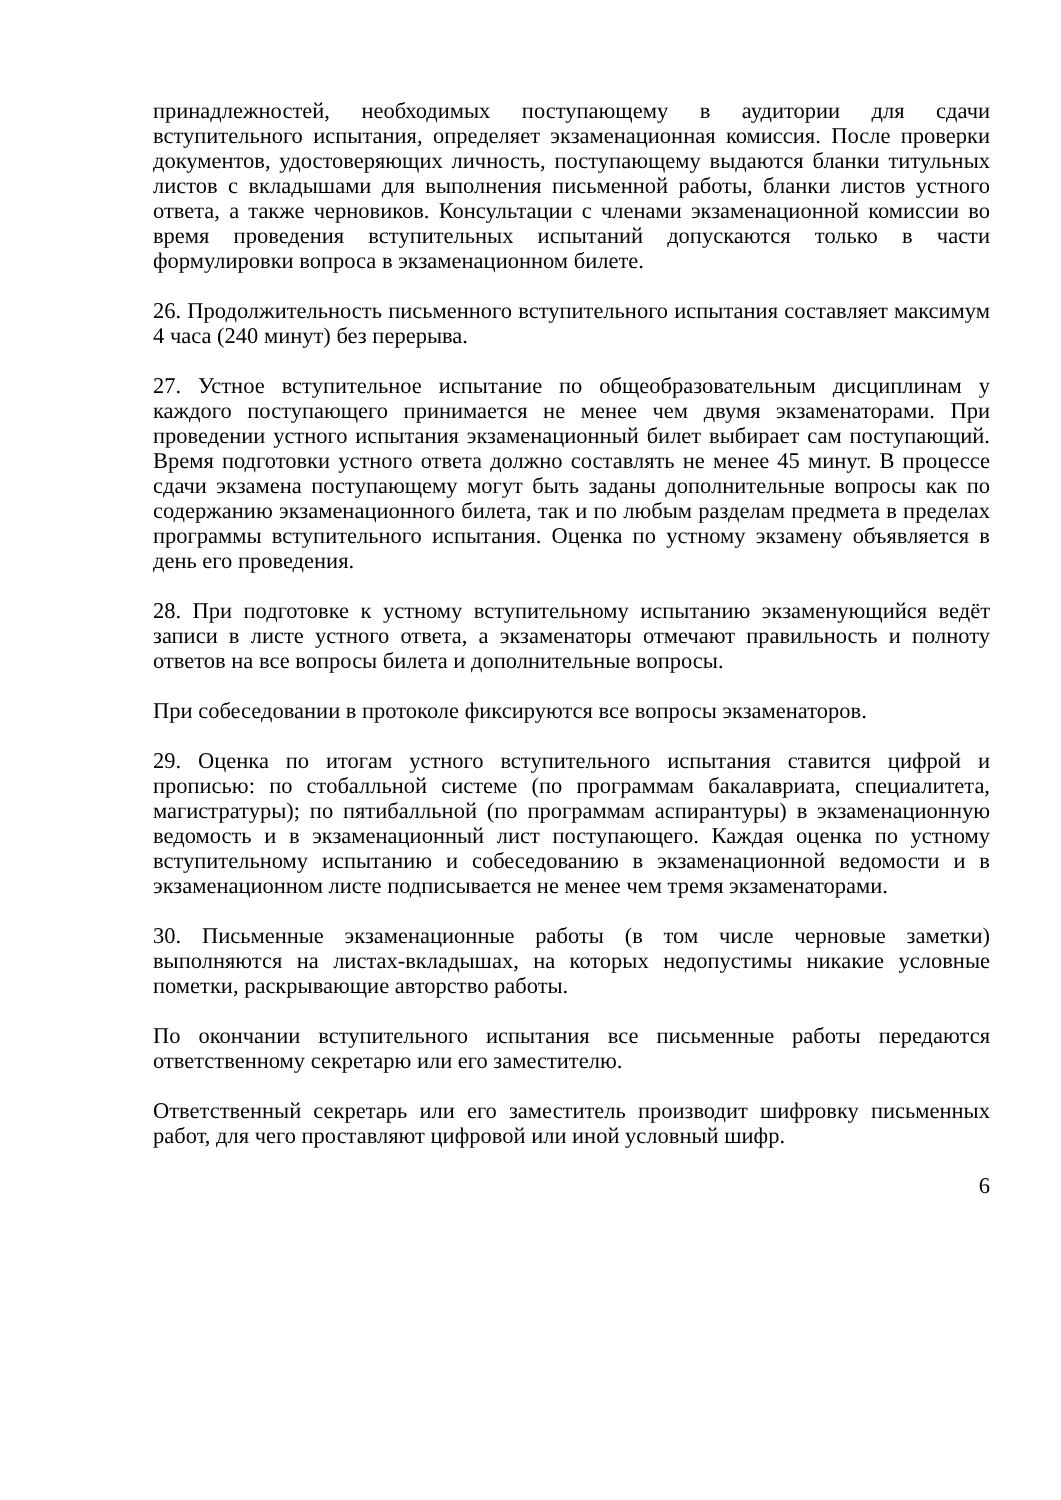принадлежностей, необходимых поступающему в аудитории для сдачи вступительного испытания, определяет экзаменационная комиссия. После проверки документов, удостоверяющих личность, поступающему выдаются бланки титульных листов с вкладышами для выполнения письменной работы, бланки листов устного ответа, а также черновиков. Консультации с членами экзаменационной комиссии во время проведения вступительных испытаний допускаются только в части формулировки вопроса в экзаменационном билете.
26. Продолжительность письменного вступительного испытания составляет максимум 4 часа (240 минут) без перерыва.
27. Устное вступительное испытание по общеобразовательным дисциплинам у каждого поступающего принимается не менее чем двумя экзаменаторами. При проведении устного испытания экзаменационный билет выбирает сам поступающий. Время подготовки устного ответа должно составлять не менее 45 минут. В процессе сдачи экзамена поступающему могут быть заданы дополнительные вопросы как по содержанию экзаменационного билета, так и по любым разделам предмета в пределах программы вступительного испытания. Оценка по устному экзамену объявляется в день его проведения.
28. При подготовке к устному вступительному испытанию экзаменующийся ведёт записи в листе устного ответа, а экзаменаторы отмечают правильность и полноту ответов на все вопросы билета и дополнительные вопросы.
При собеседовании в протоколе фиксируются все вопросы экзаменаторов.
29. Оценка по итогам устного вступительного испытания ставится цифрой и прописью: по стобалльной системе (по программам бакалавриата, специалитета, магистратуры); по пятибалльной (по программам аспирантуры) в экзаменационную ведомость и в экзаменационный лист поступающего. Каждая оценка по устному вступительному испытанию и собеседованию в экзаменационной ведомости и в экзаменационном листе подписывается не менее чем тремя экзаменаторами.
30. Письменные экзаменационные работы (в том числе черновые заметки) выполняются на листах-вкладышах, на которых недопустимы никакие условные пометки, раскрывающие авторство работы.
По окончании вступительного испытания все письменные работы передаются ответственному секретарю или его заместителю.
Ответственный секретарь или его заместитель производит шифровку письменных работ, для чего проставляют цифровой или иной условный шифр.
6